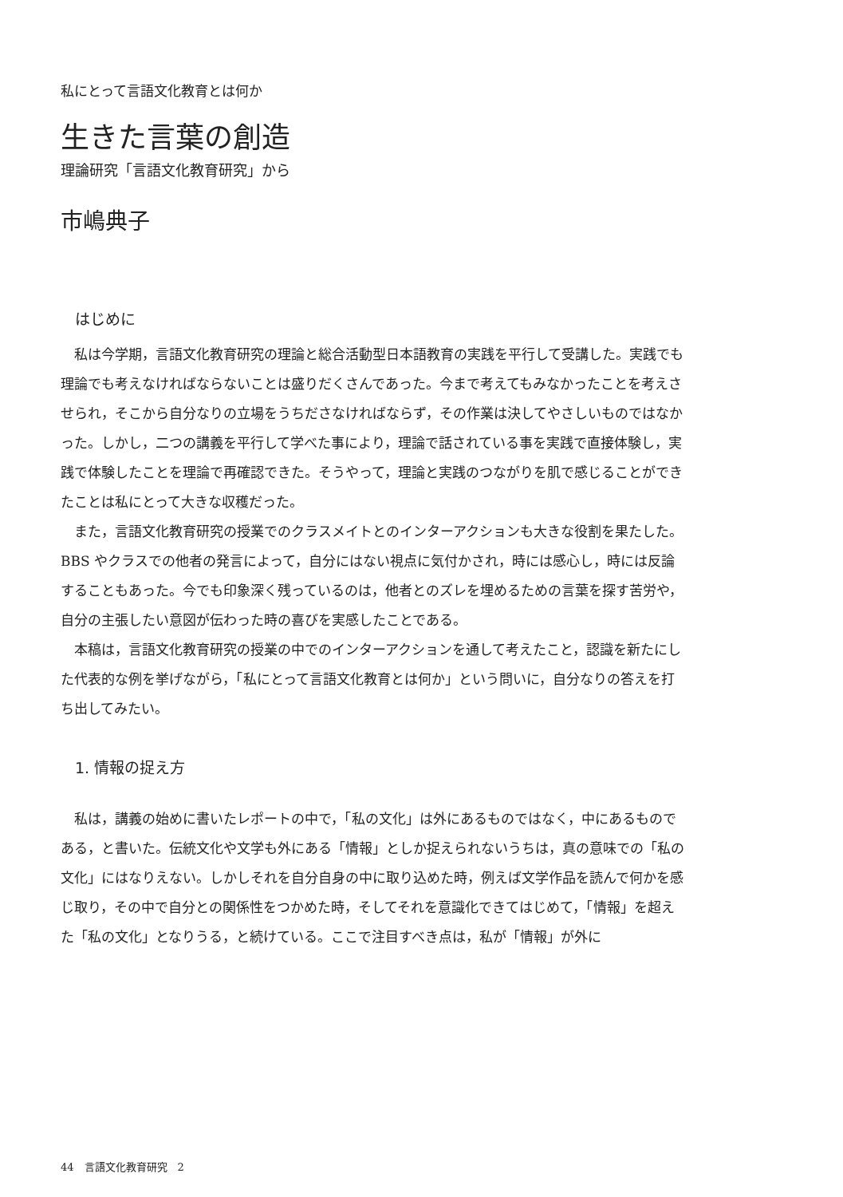私にとって言語文化教育とは何か
生きた言葉の創造
理論研究「言語文化教育研究」から
市嶋典子
はじめに
私は今学期，言語文化教育研究の理論と総合活動型日本語教育の実践を平行して受講した。実践でも理論でも考えなければならないことは盛りだくさんであった。今まで考えてもみなかったことを考えさせられ，そこから自分なりの立場をうちださなければならず，その作業は決してやさしいものではなかった。しかし，二つの講義を平行して学べた事により，理論で話されている事を実践で直接体験し，実践で体験したことを理論で再確認できた。そうやって，理論と実践のつながりを肌で感じることができたことは私にとって大きな収穫だった。
また，言語文化教育研究の授業でのクラスメイトとのインターアクションも大きな役割を果たした。BBS やクラスでの他者の発言によって，自分にはない視点に気付かされ，時には感心し，時には反論することもあった。今でも印象深く残っているのは，他者とのズレを埋めるための言葉を探す苦労や，自分の主張したい意図が伝わった時の喜びを実感したことである。
本稿は，言語文化教育研究の授業の中でのインターアクションを通して考えたこと，認識を新たにした代表的な例を挙げながら，「私にとって言語文化教育とは何か」という問いに，自分なりの答えを打ち出してみたい。
1. 情報の捉え方
私は，講義の始めに書いたレポートの中で，「私の文化」は外にあるものではなく，中にあるものである，と書いた。伝統文化や文学も外にある「情報」としか捉えられないうちは，真の意味での「私の文化」にはなりえない。しかしそれを自分自身の中に取り込めた時，例えば文学作品を読んで何かを感じ取り，その中で自分との関係性をつかめた時，そしてそれを意識化できてはじめて，「情報」を超えた「私の文化」となりうる，と続けている。ここで注目すべき点は，私が「情報」が外に
44　言語文化教育研究　2